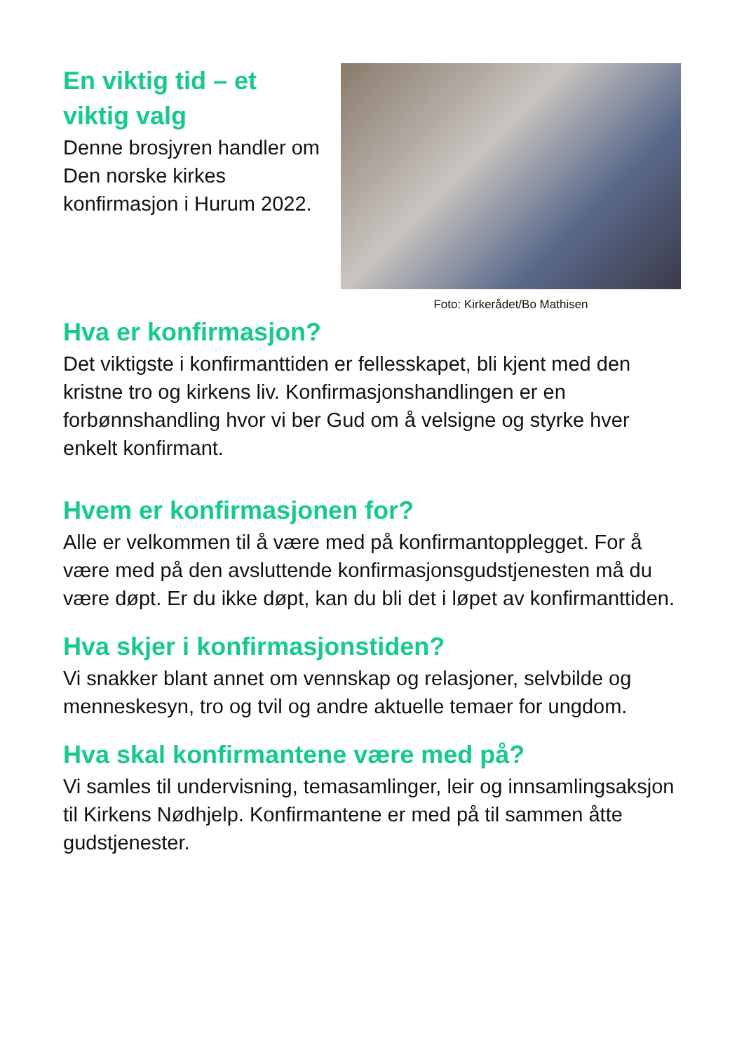En viktig tid – et viktig valg
Denne brosjyren handler om Den norske kirkes konfirmasjon i Hurum 2022.
Foto: Kirkerådet/Bo Mathisen
Hva er konfirmasjon?
Det viktigste i konfirmanttiden er fellesskapet, bli kjent med den kristne tro og kirkens liv. Konfirmasjonshandlingen er en forbønnshandling hvor vi ber Gud om å velsigne og styrke hver enkelt konfirmant.
Hvem er konfirmasjonen for?
Alle er velkommen til å være med på konfirmantopplegget. For å være med på den avsluttende konfirmasjonsgudstjenesten må du være døpt. Er du ikke døpt, kan du bli det i løpet av konfirmanttiden.
Hva skjer i konfirmasjonstiden?
Vi snakker blant annet om vennskap og relasjoner, selvbilde og menneskesyn, tro og tvil og andre aktuelle temaer for ungdom.
Hva skal konfirmantene være med på?
Vi samles til undervisning, temasamlinger, leir og innsamlingsaksjon til Kirkens Nødhjelp. Konfirmantene er med på til sammen åtte gudstjenester.